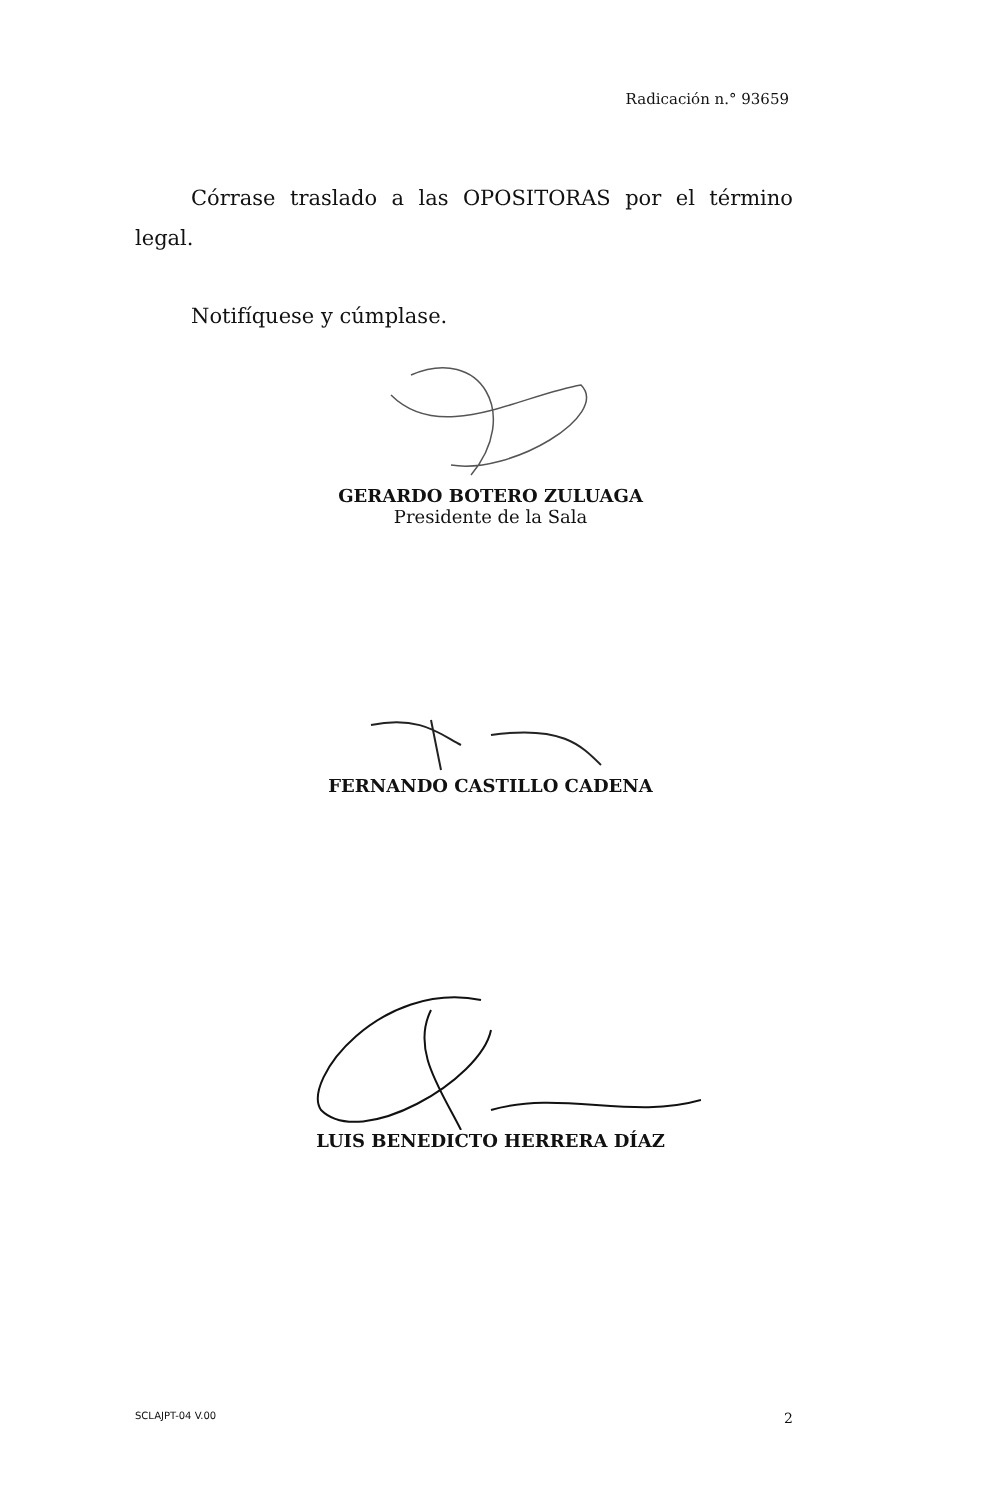Radicación n.° 93659
Córrase traslado a las OPOSITORAS por el término legal.
Notifíquese y cúmplase.
GERARDO BOTERO ZULUAGA
Presidente de la Sala
FERNANDO CASTILLO CADENA
LUIS BENEDICTO HERRERA DÍAZ
SCLAJPT-04 V.00 2